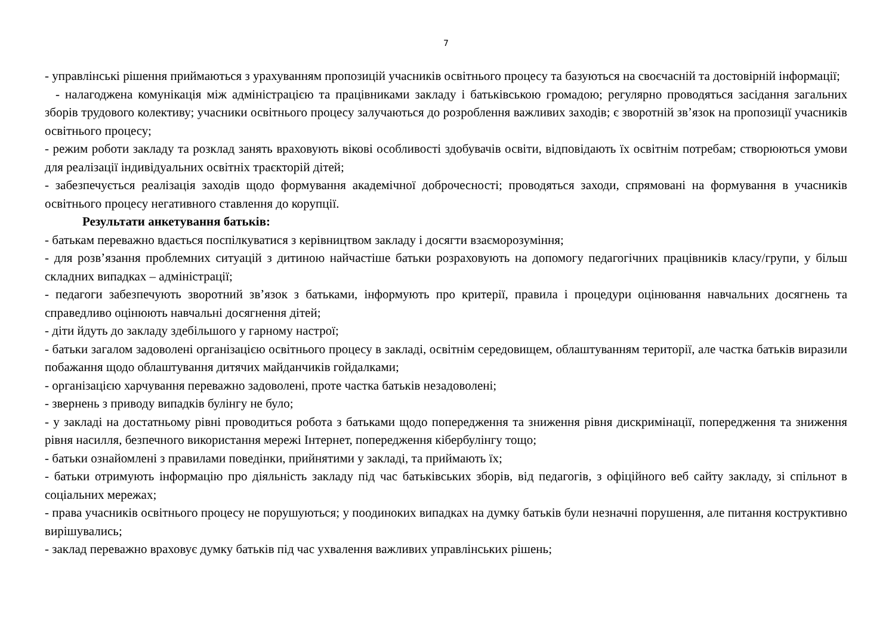7
- управлінські рішення приймаються з урахуванням пропозицій учасників освітнього процесу та базуються на своєчасній та достовірній інформації;
- налагоджена комунікація між адміністрацією та працівниками закладу і батьківською громадою; регулярно проводяться засідання загальних зборів трудового колективу; учасники освітнього процесу залучаються до розроблення важливих заходів; є зворотній зв’язок на пропозиції учасників освітнього процесу;
- режим роботи закладу та розклад занять враховують вікові особливості здобувачів освіти, відповідають їх освітнім потребам; створюються умови для реалізації індивідуальних освітніх траєкторій дітей;
- забезпечується реалізація заходів щодо формування академічної доброчесності; проводяться заходи, спрямовані на формування в учасників освітнього процесу негативного ставлення до корупції.
Результати анкетування батьків:
- батькам переважно вдається поспілкуватися з керівництвом закладу і досягти взаєморозуміння;
- для розв’язання проблемних ситуацій з дитиною найчастіше батьки розраховують на допомогу педагогічних працівників класу/групи, у більш складних випадках – адміністрації;
- педагоги забезпечують зворотний зв’язок з батьками, інформують про критерії, правила і процедури оцінювання навчальних досягнень та справедливо оцінюють навчальні досягнення дітей;
- діти йдуть до закладу здебільшого у гарному настрої;
- батьки загалом задоволені організацією освітнього процесу в закладі, освітнім середовищем, облаштуванням території, але частка батьків виразили побажання щодо облаштування дитячих майданчиків гойдалками;
- організацією харчування переважно задоволені, проте частка батьків незадоволені;
- звернень з приводу випадків булінгу не було;
- у закладі на достатньому рівні проводиться робота з батьками щодо попередження та зниження рівня дискримінації, попередження та зниження рівня насилля, безпечного використання мережі Інтернет, попередження кібербулінгу тощо;
- батьки ознайомлені з правилами поведінки, прийнятими у закладі, та приймають їх;
- батьки отримують інформацію про діяльність закладу під час батьківських зборів, від педагогів, з офіційного веб сайту закладу, зі спільнот в соціальних мережах;
- права учасників освітнього процесу не порушуються; у поодиноких випадках на думку батьків були незначні порушення, але питання коструктивно вирішувались;
- заклад переважно враховує думку батьків під час ухвалення важливих управлінських рішень;